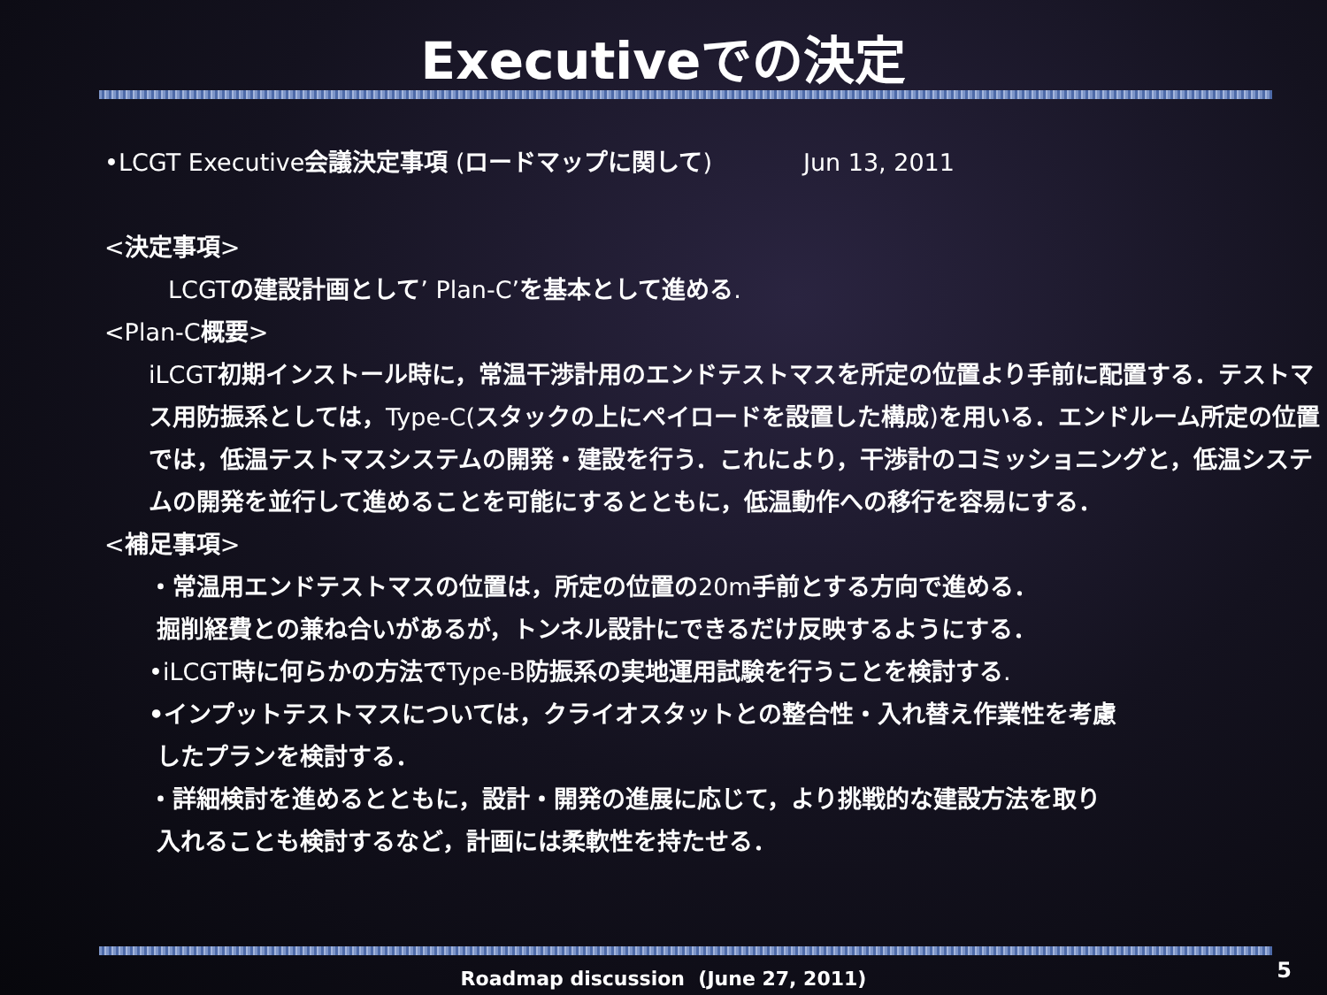Executiveでの決定
•LCGT Executive会議決定事項 (ロードマップに関して) Jun 13, 2011
<決定事項>
LCGTの建設計画として’ Plan-C’を基本として進める.
<Plan-C概要>
iLCGT初期インストール時に，常温干渉計用のエンドテストマスを所定の位置より手前に配置する．テストマス用防振系としては，Type-C(スタックの上にペイロードを設置した構成)を用いる．エンドルーム所定の位置では，低温テストマスシステムの開発・建設を行う．これにより，干渉計のコミッショニングと，低温システムの開発を並行して進めることを可能にするとともに，低温動作への移行を容易にする．
<補足事項>
・常温用エンドテストマスの位置は，所定の位置の20m手前とする方向で進める．
掘削経費との兼ね合いがあるが，トンネル設計にできるだけ反映するようにする．
•iLCGT時に何らかの方法でType-B防振系の実地運用試験を行うことを検討する.
•インプットテストマスについては，クライオスタットとの整合性・入れ替え作業性を考慮
したプランを検討する．
・詳細検討を進めるとともに，設計・開発の進展に応じて，より挑戦的な建設方法を取り
入れることも検討するなど，計画には柔軟性を持たせる．
Roadmap discussion (June 27, 2011)
5